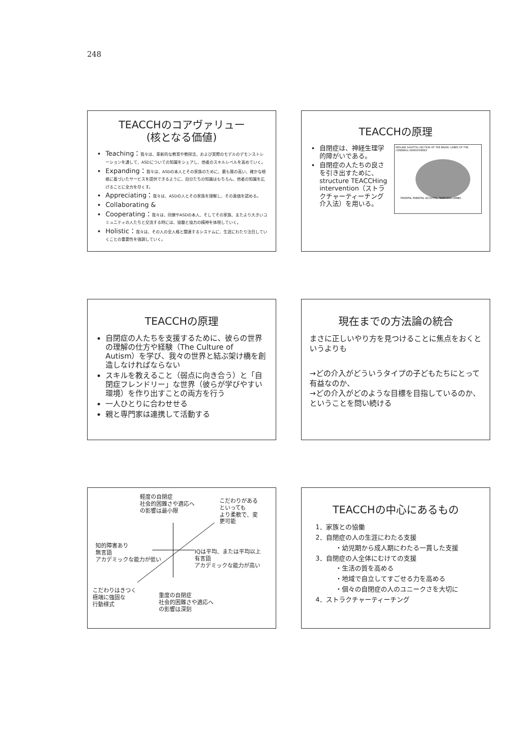248
TEACCHのコアヴァリュー
(核となる価値)
Teaching：我々は、革新的な教育や教授法、および実際のモデルのデモンストレーションを通して、ASDについての知識をシェアし、他者のスキルレベルを高めていく。
Expanding：我々は、ASDの本人とその家族のために、最も質の高い、確かな根拠に基づいたサービスを提供できるように、自分たちの知識はもちろん、他者の知識を広げることに全力を尽くす。
Appreciating：我々は、ASDの人とその家族を理解し、その真価を認める。
Collaborating &
Cooperating：我々は、同僚やASDの本人、そしてその家族、またより大きいコミュニティの人たちと交流する時には、協働と協力の精神を体現していく。
Holistic：我々は、その人の全人格と関連するシステムに、生涯にわたり注目していくことの重要性を強調していく。
TEACCHの原理
自閉症は、神経生理学的障がいである。
自閉症の人たちの良さを引き出すために、structure TEACCHing intervention（ストラクチャーティーチング介入法）を用いる。
MIDLINE SAGITTAL SECTION OF THE BRAIN: LOBES OF THE CEREBRAL HEMISPHERES
FRONTAL PARIETAL OCCIPITAL TEMPORAL LIMBIC
TEACCHの原理
自閉症の人たちを支援するために、彼らの世界の理解の仕方や経験（The Culture of Autism）を学び、我々の世界と結ぶ架け橋を創造しなければならない
スキルを教えること（弱点に向き合う）と「自閉症フレンドリー」な世界（彼らが学びやすい環境）を作り出すことの両方を行う
一人ひとりに合わせせる
親と専門家は連携して活動する
現在までの方法論の統合
まさに正しいやり方を見つけることに焦点をおくというよりも
→どの介入がどういうタイプの子どもたちにとって有益なのか、
→どの介入がどのような目標を目指しているのか、ということを問い続ける
軽度の自閉症
社会的困難さや適応へ
の影響は最小限
こだわりがある
といっても
より柔軟で、変
更可能
知的障害あり
無言語
アカデミックな能力が低い
IQは平均、または平均以上
有言語
アカデミックな能力が高い
こだわりはきつく
極端に強固な
行動様式
重度の自閉症
社会的困難さや適応へ
の影響は深刻
TEACCHの中心にあるもの
1．家族との協働
2．自閉症の人の生涯にわたる支援
・幼児期から成人期にわたる一貫した支援
3．自閉症の人全体にむけての支援
・生活の質を高める
・地域で自立してすごせる力を高める
・個々の自閉症の人のユニークさを大切に
4．ストラクチャーティーチング